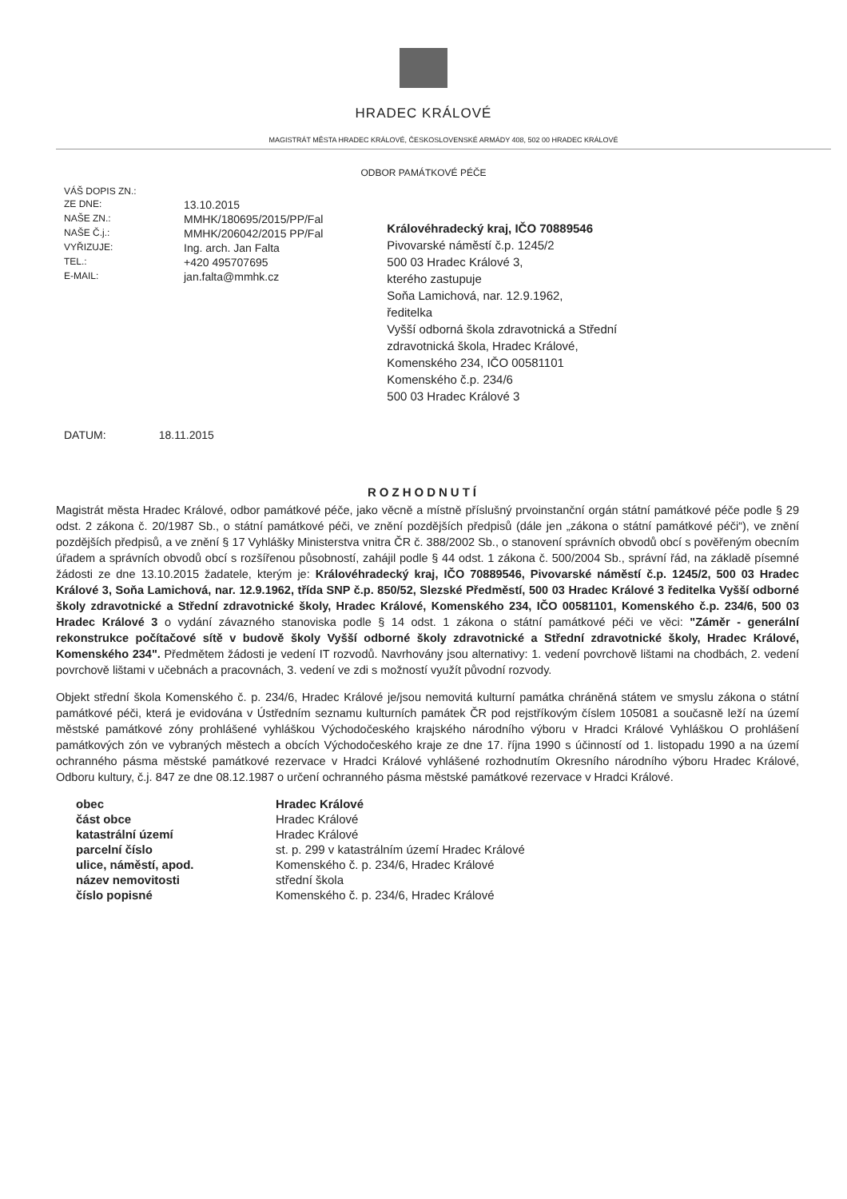HRADEC KRÁLOVÉ
MAGISTRÁT MĚSTA HRADEC KRÁLOVÉ, ČESKOSLOVENSKÉ ARMÁDY 408, 502 00 HRADEC KRÁLOVÉ
ODBOR PAMÁTKOVÉ PÉČE
| VÁŠ DOPIS ZN.: | |
| ZE DNE: | 13.10.2015 |
| NAŠE ZN.: | MMHK/180695/2015/PP/Fal |
| NAŠE Č.j.: | MMHK/206042/2015 PP/Fal |
| VYŘIZUJE: | Ing. arch. Jan Falta |
| TEL.: | +420 495707695 |
| E-MAIL: | jan.falta@mmhk.cz |
Královéhradecký kraj, IČO 70889546
Pivovarské náměstí č.p. 1245/2
500 03 Hradec Králové 3,
kterého zastupuje
Soňa Lamichová, nar. 12.9.1962,
ředitelka
Vyšší odborná škola zdravotnická a Střední zdravotnická škola, Hradec Králové, Komenského 234, IČO 00581101
Komenského č.p. 234/6
500 03 Hradec Králové 3
DATUM: 18.11.2015
ROZHODNUTÍ
Magistrát města Hradec Králové, odbor památkové péče, jako věcně a místně příslušný prvoinstanční orgán státní památkové péče podle § 29 odst. 2 zákona č. 20/1987 Sb., o státní památkové péči, ve znění pozdějších předpisů (dále jen „zákona o státní památkové péči“), ve znění pozdějších předpisů, a ve znění § 17 Vyhlášky Ministerstva vnitra ČR č. 388/2002 Sb., o stanovení správních obvodů obcí s pověřeným obecním úřadem a správních obvodů obcí s rozšířenou působností, zahájil podle § 44 odst. 1 zákona č. 500/2004 Sb., správní řád, na základě písemné žádosti ze dne 13.10.2015 žadatele, kterým je: Královéhradecký kraj, IČO 70889546, Pivovarské náměstí č.p. 1245/2, 500 03 Hradec Králové 3, Soňa Lamichová, nar. 12.9.1962, třída SNP č.p. 850/52, Slezské Předměstí, 500 03 Hradec Králové 3 ředitelka Vyšší odborné školy zdravotnické a Střední zdravotnické školy, Hradec Králové, Komenského 234, IČO 00581101, Komenského č.p. 234/6, 500 03 Hradec Králové 3 o vydání závazného stanoviska podle § 14 odst. 1 zákona o státní památkové péči ve věci: "Záměr - generální rekonstrukce počítačové sítě v budově školy Vyšší odborné školy zdravotnické a Střední zdravotnické školy, Hradec Králové, Komenského 234". Předmětem žádosti je vedení IT rozvodů. Navrhovány jsou alternativy: 1. vedení povrchově lištami na chodbách, 2. vedení povrchově lištami v učebnách a pracovnách, 3. vedení ve zdi s možností využít původní rozvody.
Objekt střední škola Komenského č. p. 234/6, Hradec Králové je/jsou nemovitá kulturní památka chráněná státem ve smyslu zákona o státní památkové péči, která je evidována v Ústředním seznamu kulturních památek ČR pod rejstříkovým číslem 105081 a současně leží na území městské památkové zóny prohlášené vyhláškou Východočeského krajského národního výboru v Hradci Králové Vyhláškou O prohlášení památkových zón ve vybraných městech a obcích Východočeského kraje ze dne 17. října 1990 s účinností od 1. listopadu 1990 a na území ochranného pásma městské památkové rezervace v Hradci Králové vyhlášené rozhodnutím Okresního národního výboru Hradec Králové, Odboru kultury, č.j. 847 ze dne 08.12.1987 o určení ochranného pásma městské památkové rezervace v Hradci Králové.
| obec | Hradec Králové |
| část obce | Hradec Králové |
| katastrální území | Hradec Králové |
| parcelní číslo | st. p. 299 v katastrálním území Hradec Králové |
| ulice, náměstí, apod. | Komenského č. p. 234/6, Hradec Králové |
| název nemovitosti | střední škola |
| číslo popisné | Komenského č. p. 234/6, Hradec Králové |